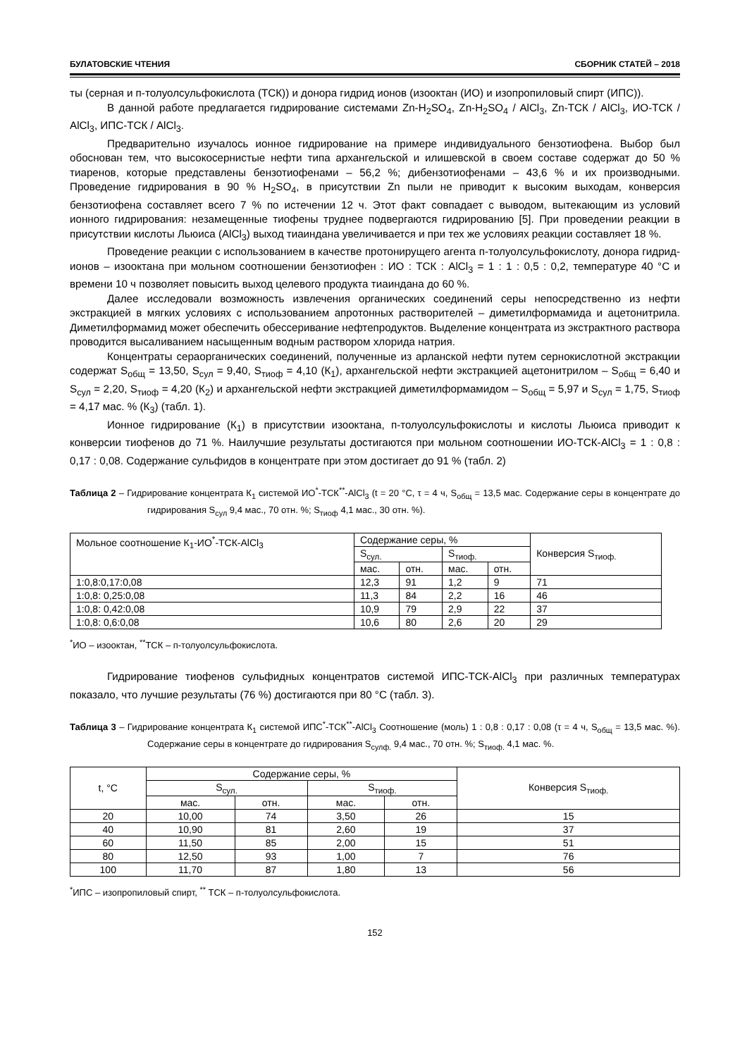БУЛАТОВСКИЕ ЧТЕНИЯ СБОРНИК СТАТЕЙ – 2018
ты (серная и п-толуолсульфокислота (ТСК)) и донора гидрид ионов (изооктан (ИО) и изопропиловый спирт (ИПС)).
В данной работе предлагается гидрирование системами Zn-H<sub>2</sub>SO<sub>4</sub>, Zn-H<sub>2</sub>SO<sub>4</sub> / AlCl<sub>3</sub>, Zn-ТСК / AlCl<sub>3</sub>, ИО-ТСК / AlCl<sub>3</sub>, ИПС-ТСК / AlCl<sub>3</sub>.
Предварительно изучалось ионное гидрирование на примере индивидуального бензотиофена. Выбор был обоснован тем, что высокосернистые нефти типа архангельской и илишевской в своем составе содержат до 50 % тиаренов, которые представлены бензотиофенами – 56,2 %; дибензотиофенами – 43,6 % и их производными. Проведение гидрирования в 90 % H<sub>2</sub>SO<sub>4</sub>, в присутствии Zn пыли не приводит к высоким выходам, конверсия бензотиофена составляет всего 7 % по истечении 12 ч. Этот факт совпадает с выводом, вытекающим из условий ионного гидрирования: незамещенные тиофены труднее подвергаются гидрированию [5]. При проведении реакции в присутствии кислоты Льюиса (AlCl<sub>3</sub>) выход тиаиндана увеличивается и при тех же условиях реакции составляет 18 %.
Проведение реакции с использованием в качестве протонирущего агента п-толуолсульфокислоту, донора гидрид-ионов – изооктана при мольном соотношении бензотиофен : ИО : ТСК : AlCl<sub>3</sub> = 1 : 1 : 0,5 : 0,2, температуре 40 °С и времени 10 ч позволяет повысить выход целевого продукта тиаиндана до 60 %.
Далее исследовали возможность извлечения органических соединений серы непосредственно из нефти экстракцией в мягких условиях с использованием апротонных растворителей – диметилформамида и ацетонитрила. Диметилформамид может обеспечить обессеривание нефтепродуктов. Выделение концентрата из экстрактного раствора проводится высаливанием насыщенным водным раствором хлорида натрия.
Концентраты сераорганических соединений, полученные из арланской нефти путем сернокислотной экстракции содержат S<sub>общ</sub> = 13,50, S<sub>сул</sub> = 9,40, S<sub>тиоф</sub> = 4,10 (К<sub>1</sub>), архангельской нефти экстракцией ацетонитрилом – S<sub>общ</sub> = 6,40 и S<sub>сул</sub> = 2,20, S<sub>тиоф</sub> = 4,20 (К<sub>2</sub>) и архангельской нефти экстракцией диметилформамидом – S<sub>общ</sub> = 5,97 и S<sub>сул</sub> = 1,75, S<sub>тиоф</sub> = 4,17 мас. % (К<sub>3</sub>) (табл. 1).
Ионное гидрирование (К<sub>1</sub>) в присутствии изооктана, п-толуолсульфокислоты и кислоты Льюиса приводит к конверсии тиофенов до 71 %. Наилучшие результаты достигаются при мольном соотношении ИО-ТСК-AlCl<sub>3</sub> = 1 : 0,8 : 0,17 : 0,08. Содержание сульфидов в концентрате при этом достигает до 91 % (табл. 2)
Таблица 2 – Гидрирование концентрата К<sub>1</sub> системой ИО<sup>*</sup>-ТСК<sup>**</sup>-AlCl<sub>3</sub> (t = 20 °С, τ = 4 ч, S<sub>общ</sub> = 13,5 мас. Содержание серы в концентрате до гидрирования S<sub>сул</sub> 9,4 мас., 70 отн. %; S<sub>тиоф</sub> 4,1 мас., 30 отн. %).
| Мольное соотношение К<sub>1</sub>-ИО<sup>*</sup>-ТСК-AlCl<sub>3</sub> | Содержание серы, % | | | | Конверсия S<sub>тиоф.</sub> |
| --- | --- | --- | --- | --- | --- |
| | S<sub>сул.</sub> | | S<sub>тиоф.</sub> | | |
| | мас. | отн. | мас. | отн. | |
| 1:0,8:0,17:0,08 | 12,3 | 91 | 1,2 | 9 | 71 |
| 1:0,8: 0,25:0,08 | 11,3 | 84 | 2,2 | 16 | 46 |
| 1:0,8: 0,42:0,08 | 10,9 | 79 | 2,9 | 22 | 37 |
| 1:0,8: 0,6:0,08 | 10,6 | 80 | 2,6 | 20 | 29 |
<sup>*</sup> ИО – изооктан, <sup>**</sup>ТСК – п-толуолсульфокислота.
Гидрирование тиофенов сульфидных концентратов системой ИПС-ТСК-AlCl<sub>3</sub> при различных температурах показало, что лучшие результаты (76 %) достигаются при 80 °С (табл. 3).
Таблица 3 – Гидрирование концентрата К<sub>1</sub> системой ИПС<sup>*</sup>-ТСК<sup>**</sup>-AlCl<sub>3</sub> Соотношение (моль) 1 : 0,8 : 0,17 : 0,08 (τ = 4 ч, S<sub>общ</sub> = 13,5 мас. %). Содержание серы в концентрате до гидрирования S<sub>сулф.</sub> 9,4 мас., 70 отн. %; S<sub>тиоф.</sub> 4,1 мас. %.
| t, °С | Содержание серы, % | | | | Конверсия S<sub>тиоф.</sub> |
| --- | --- | --- | --- | --- | --- |
| | S<sub>сул.</sub> | | S<sub>тиоф.</sub> | | |
| | мас. | отн. | мас. | отн. | |
| 20 | 10,00 | 74 | 3,50 | 26 | 15 |
| 40 | 10,90 | 81 | 2,60 | 19 | 37 |
| 60 | 11,50 | 85 | 2,00 | 15 | 51 |
| 80 | 12,50 | 93 | 1,00 | 7 | 76 |
| 100 | 11,70 | 87 | 1,80 | 13 | 56 |
<sup>*</sup> ИПС – изопропиловый спирт, <sup>**</sup> ТСК – п-толуолсульфокислота.
152